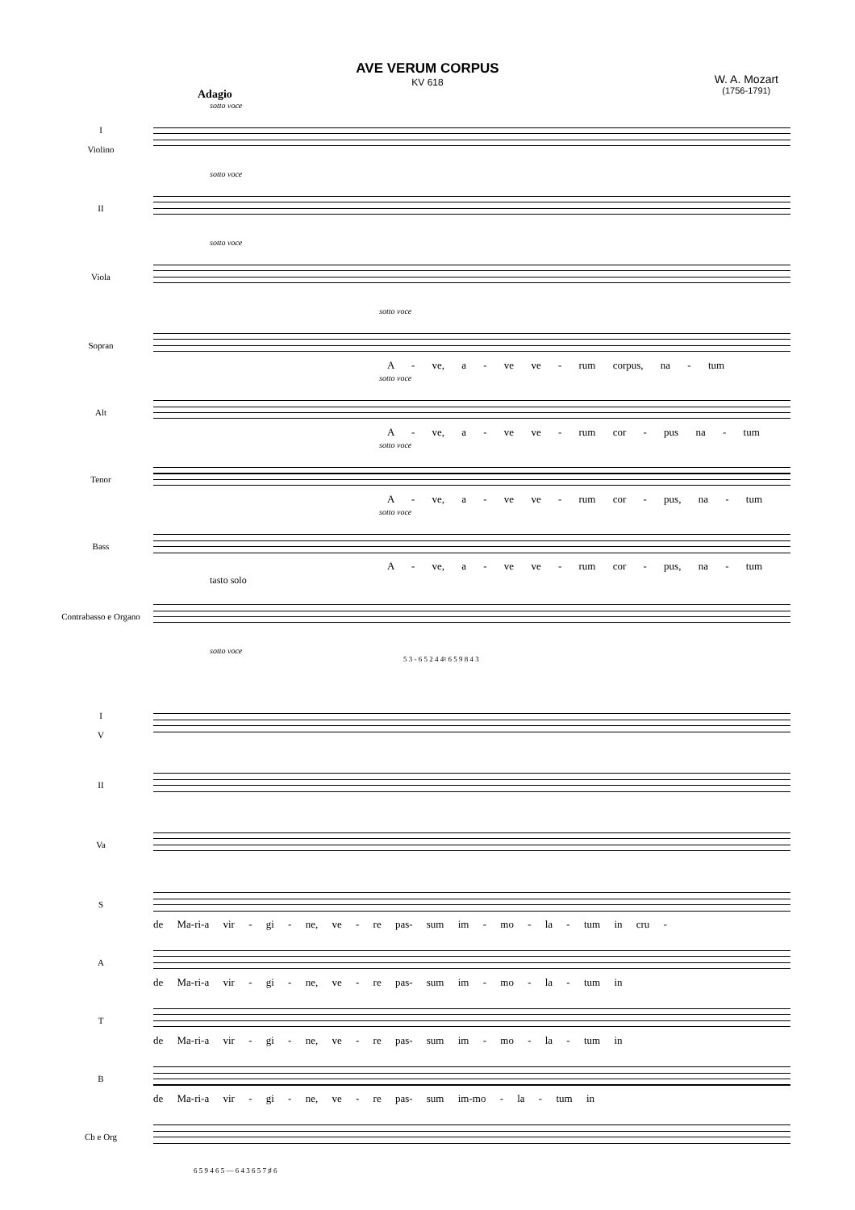AVE VERUM CORPUS
KV 618
W. A. Mozart
(1756-1791)
Adagio
sotto voce
I
Violino
sotto voce
II
sotto voce
Viola
sotto voce
Sopran
A - ve, a - ve ve - rum corpus, na - tum
sotto voce
Alt
A - ve, a - ve ve - rum cor - pus na - tum
sotto voce
Tenor
A - ve, a - ve ve - rum cor - pus, na - tum
sotto voce
Bass
A - ve, a - ve ve - rum cor - pus, na - tum
tasto solo
Contrabasso e Organo
sotto voce
5 3 - 6 5 2 4 4♮ 6 5 9 8 4 3
I
V
II
Va
S
de Ma-ri-a vir - gi - ne, ve - re pas- sum im - mo - la - tum in cru -
A
de Ma-ri-a vir - gi - ne, ve - re pas- sum im - mo - la - tum in
T
de Ma-ri-a vir - gi - ne, ve - re pas- sum im - mo - la - tum in
B
de Ma-ri-a vir - gi - ne, ve - re pas- sum im-mo - la - tum in
Cb e Org
6 5 9 4 6 5 — 6 4 3 6 5 7 ♯ 6